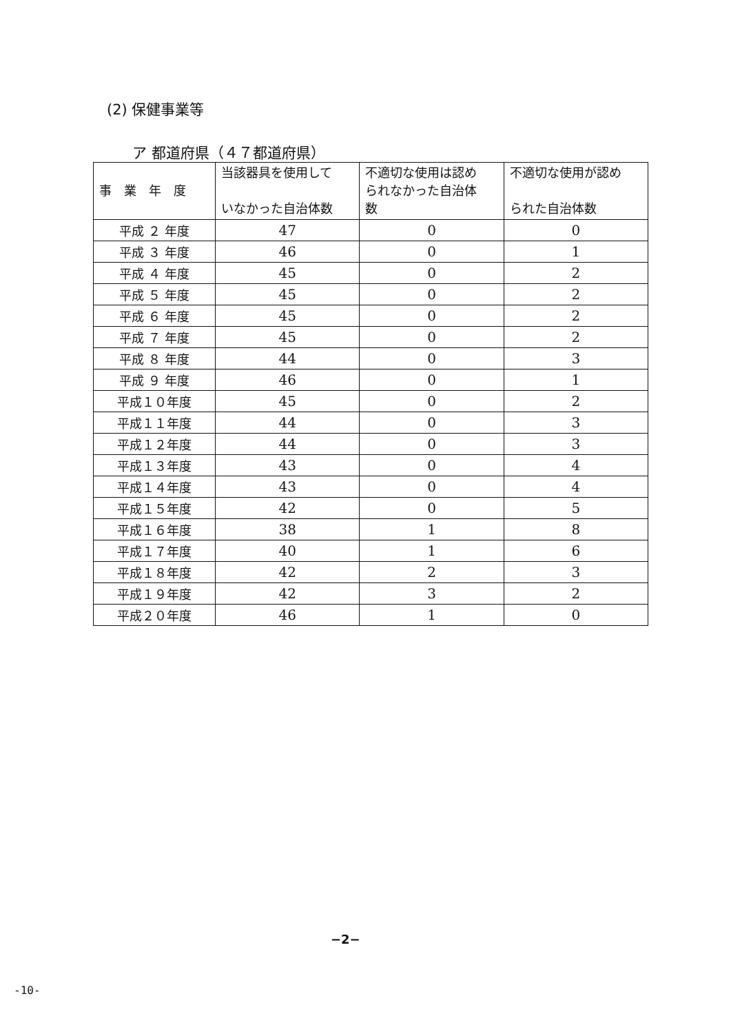(2) 保健事業等
ア 都道府県（４７都道府県）
| 事 業 年 度 | 当該器具を使用して いなかった自治体数 | 不適切な使用は認め られなかった自治体 数 | 不適切な使用が認め られた自治体数 |
| --- | --- | --- | --- |
| 平成 ２ 年度 | 47 | 0 | 0 |
| 平成 ３ 年度 | 46 | 0 | 1 |
| 平成 ４ 年度 | 45 | 0 | 2 |
| 平成 ５ 年度 | 45 | 0 | 2 |
| 平成 ６ 年度 | 45 | 0 | 2 |
| 平成 ７ 年度 | 45 | 0 | 2 |
| 平成 ８ 年度 | 44 | 0 | 3 |
| 平成 ９ 年度 | 46 | 0 | 1 |
| 平成１０年度 | 45 | 0 | 2 |
| 平成１１年度 | 44 | 0 | 3 |
| 平成１２年度 | 44 | 0 | 3 |
| 平成１３年度 | 43 | 0 | 4 |
| 平成１４年度 | 43 | 0 | 4 |
| 平成１５年度 | 42 | 0 | 5 |
| 平成１６年度 | 38 | 1 | 8 |
| 平成１７年度 | 40 | 1 | 6 |
| 平成１８年度 | 42 | 2 | 3 |
| 平成１９年度 | 42 | 3 | 2 |
| 平成２０年度 | 46 | 1 | 0 |
−2−
-10-